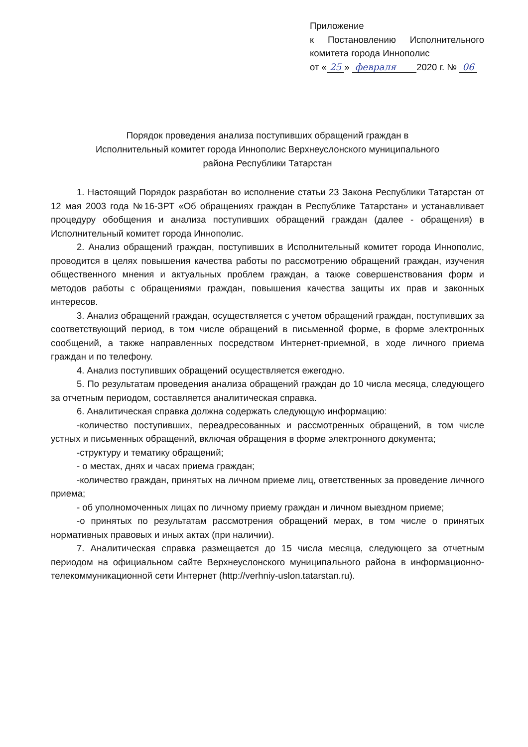Приложение
к Постановлению Исполнительного комитета города Иннополис
от « 25 » февраля 2020 г. № 06
Порядок проведения анализа поступивших обращений граждан в
Исполнительный комитет города Иннополис Верхнеуслонского муниципального
района Республики Татарстан
1. Настоящий Порядок разработан во исполнение статьи 23 Закона Республики Татарстан от 12 мая 2003 года №16-ЗРТ «Об обращениях граждан в Республике Татарстан» и устанавливает процедуру обобщения и анализа поступивших обращений граждан (далее - обращения) в Исполнительный комитет города Иннополис.
2. Анализ обращений граждан, поступивших в Исполнительный комитет города Иннополис, проводится в целях повышения качества работы по рассмотрению обращений граждан, изучения общественного мнения и актуальных проблем граждан, а также совершенствования форм и методов работы с обращениями граждан, повышения качества защиты их прав и законных интересов.
3. Анализ обращений граждан, осуществляется с учетом обращений граждан, поступивших за соответствующий период, в том числе обращений в письменной форме, в форме электронных сообщений, а также направленных посредством Интернет-приемной, в ходе личного приема граждан и по телефону.
4. Анализ поступивших обращений осуществляется ежегодно.
5. По результатам проведения анализа обращений граждан до 10 числа месяца, следующего за отчетным периодом, составляется аналитическая справка.
6. Аналитическая справка должна содержать следующую информацию:
-количество поступивших, переадресованных и рассмотренных обращений, в том числе устных и письменных обращений, включая обращения в форме электронного документа;
-структуру и тематику обращений;
- о местах, днях и часах приема граждан;
-количество граждан, принятых на личном приеме лиц, ответственных за проведение личного приема;
- об уполномоченных лицах по личному приему граждан и личном выездном приеме;
-о принятых по результатам рассмотрения обращений мерах, в том числе о принятых нормативных правовых и иных актах (при наличии).
7. Аналитическая справка размещается до 15 числа месяца, следующего за отчетным периодом на официальном сайте Верхнеуслонского муниципального района в информационно- телекоммуникационной сети Интернет (http://verhniy-uslon.tatarstan.ru).